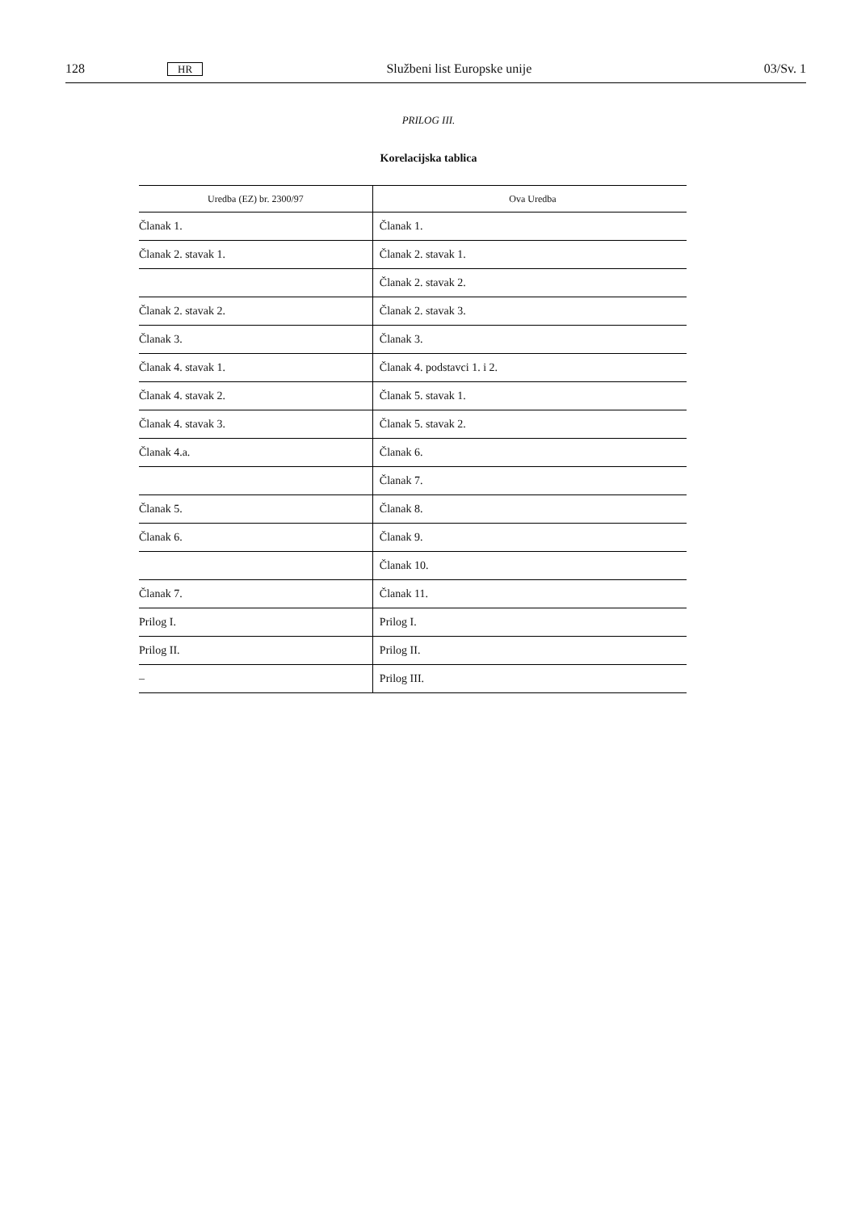128 HR Službeni list Europske unije 03/Sv. 1
PRILOG III.
Korelacijska tablica
| Uredba (EZ) br. 2300/97 | Ova Uredba |
| --- | --- |
| Članak 1. | Članak 1. |
| Članak 2. stavak 1. | Članak 2. stavak 1. |
| | Članak 2. stavak 2. |
| Članak 2. stavak 2. | Članak 2. stavak 3. |
| Članak 3. | Članak 3. |
| Članak 4. stavak 1. | Članak 4. podstavci 1. i 2. |
| Članak 4. stavak 2. | Članak 5. stavak 1. |
| Članak 4. stavak 3. | Članak 5. stavak 2. |
| Članak 4.a. | Članak 6. |
| | Članak 7. |
| Članak 5. | Članak 8. |
| Članak 6. | Članak 9. |
| | Članak 10. |
| Članak 7. | Članak 11. |
| Prilog I. | Prilog I. |
| Prilog II. | Prilog II. |
| – | Prilog III. |